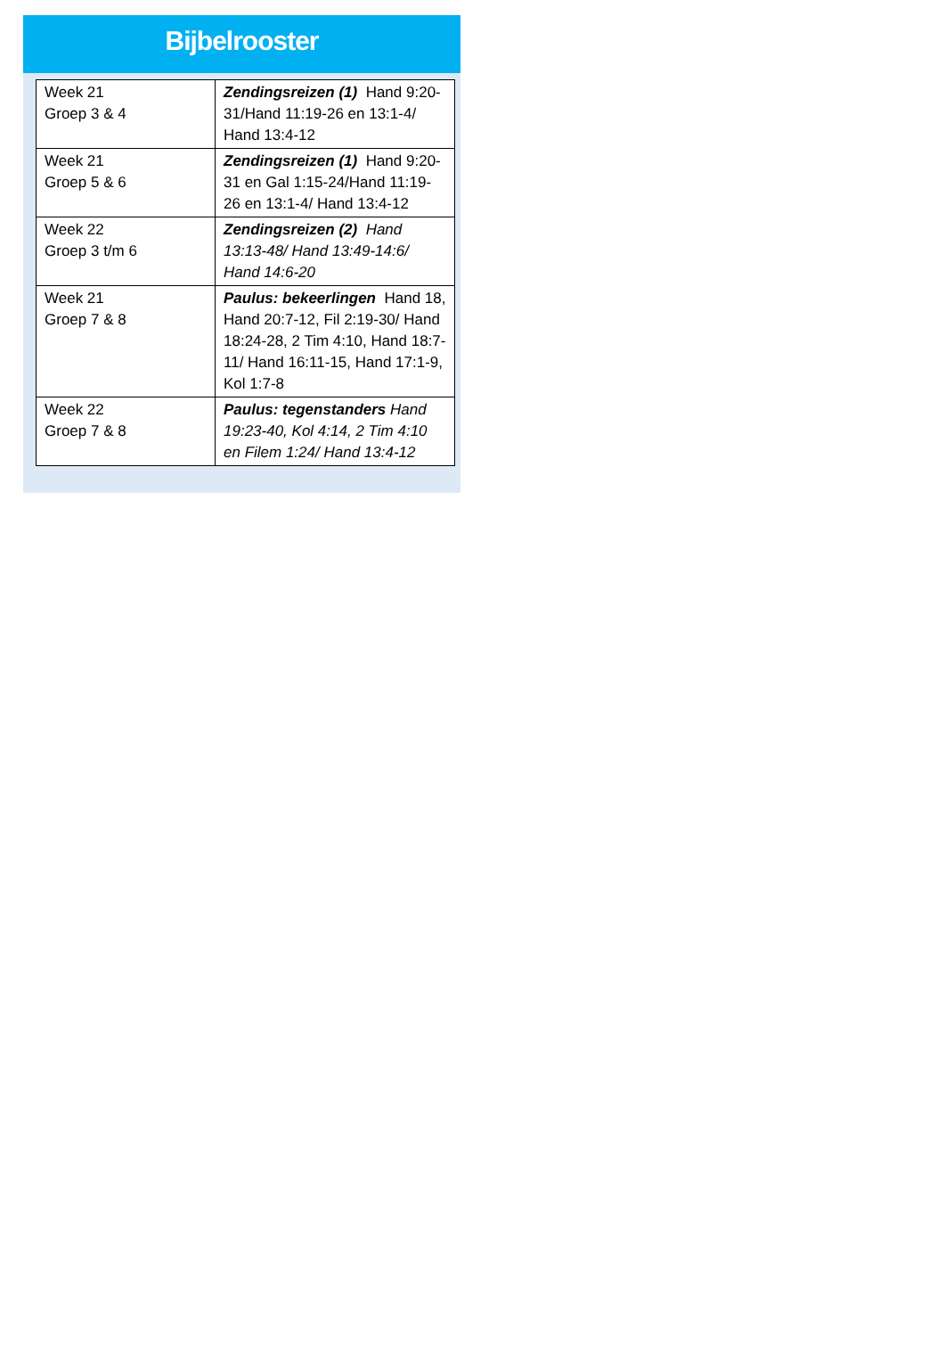Bijbelrooster
| Week 21 Groep 3 & 4 | Zendingsreizen (1) Hand 9:20-31/Hand 11:19-26 en 13:1-4/ Hand 13:4-12 |
| Week 21 Groep 5 & 6 | Zendingsreizen (1) Hand 9:20-31 en Gal 1:15-24/Hand 11:19-26 en 13:1-4/ Hand 13:4-12 |
| Week 22 Groep 3 t/m 6 | Zendingsreizen (2) Hand 13:13-48/ Hand 13:49-14:6/ Hand 14:6-20 |
| Week 21 Groep 7 & 8 | Paulus: bekeerlingen Hand 18, Hand 20:7-12, Fil 2:19-30/ Hand 18:24-28, 2 Tim 4:10, Hand 18:7-11/ Hand 16:11-15, Hand 17:1-9, Kol 1:7-8 |
| Week 22 Groep 7 & 8 | Paulus: tegenstanders Hand 19:23-40, Kol 4:14, 2 Tim 4:10 en Filem 1:24/ Hand 13:4-12 |